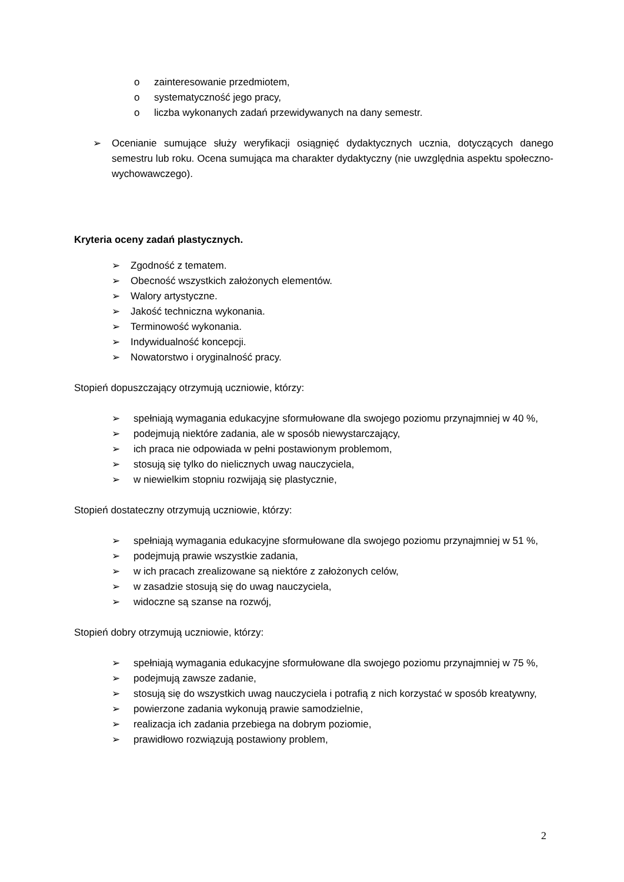o zainteresowanie przedmiotem,
o systematyczność jego pracy,
o liczba wykonanych zadań przewidywanych na dany semestr.
➢ Ocenianie sumujące służy weryfikacji osiągnięć dydaktycznych ucznia, dotyczących danego semestru lub roku. Ocena sumująca ma charakter dydaktyczny (nie uwzględnia aspektu społeczno-wychowawczego).
Kryteria oceny zadań plastycznych.
➢ Zgodność z tematem.
➢ Obecność wszystkich założonych elementów.
➢ Walory artystyczne.
➢ Jakość techniczna wykonania.
➢ Terminowość wykonania.
➢ Indywidualność koncepcji.
➢ Nowatorstwo i oryginalność pracy.
Stopień dopuszczający otrzymują uczniowie, którzy:
➢ spełniają wymagania edukacyjne sformułowane dla swojego poziomu przynajmniej w 40 %,
➢ podejmują niektóre zadania, ale w sposób niewystarczający,
➢ ich praca nie odpowiada w pełni postawionym problemom,
➢ stosują się tylko do nielicznych uwag nauczyciela,
➢ w niewielkim stopniu rozwijają się plastycznie,
Stopień dostateczny otrzymują uczniowie, którzy:
➢ spełniają wymagania edukacyjne sformułowane dla swojego poziomu przynajmniej w 51 %,
➢ podejmują prawie wszystkie zadania,
➢ w ich pracach zrealizowane są niektóre z założonych celów,
➢ w zasadzie stosują się do uwag nauczyciela,
➢ widoczne są szanse na rozwój,
Stopień dobry otrzymują uczniowie, którzy:
➢ spełniają wymagania edukacyjne sformułowane dla swojego poziomu przynajmniej w 75 %,
➢ podejmują zawsze zadanie,
➢ stosują się do wszystkich uwag nauczyciela i potrafią z nich korzystać w sposób kreatywny,
➢ powierzone zadania wykonują prawie samodzielnie,
➢ realizacja ich zadania przebiega na dobrym poziomie,
➢ prawidłowo rozwiązują postawiony problem,
2